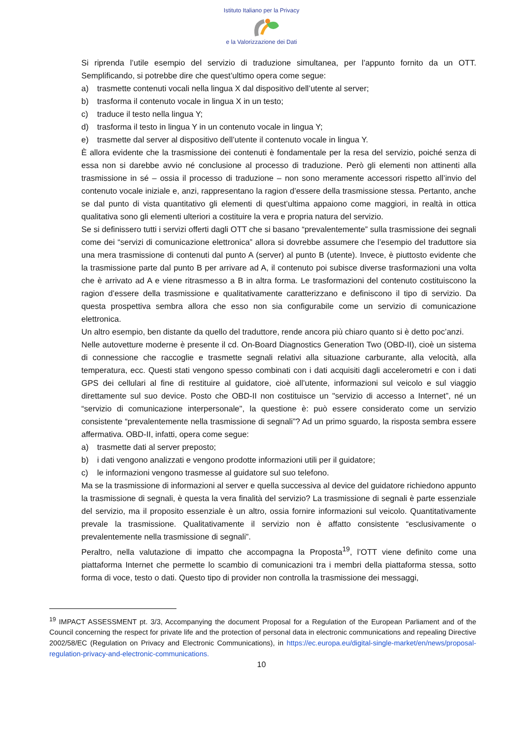Istituto Italiano per la Privacy
e la Valorizzazione dei Dati
Si riprenda l’utile esempio del servizio di traduzione simultanea, per l’appunto fornito da un OTT. Semplificando, si potrebbe dire che quest’ultimo opera come segue:
a) trasmette contenuti vocali nella lingua X dal dispositivo dell’utente al server;
b) trasforma il contenuto vocale in lingua X in un testo;
c) traduce il testo nella lingua Y;
d) trasforma il testo in lingua Y in un contenuto vocale in lingua Y;
e) trasmette dal server al dispositivo dell’utente il contenuto vocale in lingua Y.
È allora evidente che la trasmissione dei contenuti è fondamentale per la resa del servizio, poiché senza di essa non si darebbe avvio né conclusione al processo di traduzione. Però gli elementi non attinenti alla trasmissione in sé – ossia il processo di traduzione – non sono meramente accessori rispetto all’invio del contenuto vocale iniziale e, anzi, rappresentano la ragion d’essere della trasmissione stessa. Pertanto, anche se dal punto di vista quantitativo gli elementi di quest’ultima appaiono come maggiori, in realtà in ottica qualitativa sono gli elementi ulteriori a costituire la vera e propria natura del servizio.
Se si definissero tutti i servizi offerti dagli OTT che si basano “prevalentemente” sulla trasmissione dei segnali come dei “servizi di comunicazione elettronica” allora si dovrebbe assumere che l’esempio del traduttore sia una mera trasmissione di contenuti dal punto A (server) al punto B (utente). Invece, è piuttosto evidente che la trasmissione parte dal punto B per arrivare ad A, il contenuto poi subisce diverse trasformazioni una volta che è arrivato ad A e viene ritrasmesso a B in altra forma. Le trasformazioni del contenuto costituiscono la ragion d’essere della trasmissione e qualitativamente caratterizzano e definiscono il tipo di servizio. Da questa prospettiva sembra allora che esso non sia configurabile come un servizio di comunicazione elettronica.
Un altro esempio, ben distante da quello del traduttore, rende ancora più chiaro quanto si è detto poc’anzi.
Nelle autovetture moderne è presente il cd. On-Board Diagnostics Generation Two (OBD-II), cioè un sistema di connessione che raccoglie e trasmette segnali relativi alla situazione carburante, alla velocità, alla temperatura, ecc. Questi stati vengono spesso combinati con i dati acquisiti dagli accelerometri e con i dati GPS dei cellulari al fine di restituire al guidatore, cioè all’utente, informazioni sul veicolo e sul viaggio direttamente sul suo device. Posto che OBD-II non costituisce un "servizio di accesso a Internet”, né un “servizio di comunicazione interpersonale", la questione è: può essere considerato come un servizio consistente “prevalentemente nella trasmissione di segnali”? Ad un primo sguardo, la risposta sembra essere affermativa. OBD-II, infatti, opera come segue:
a) trasmette dati al server preposto;
b) i dati vengono analizzati e vengono prodotte informazioni utili per il guidatore;
c) le informazioni vengono trasmesse al guidatore sul suo telefono.
Ma se la trasmissione di informazioni al server e quella successiva al device del guidatore richiedono appunto la trasmissione di segnali, è questa la vera finalità del servizio? La trasmissione di segnali è parte essenziale del servizio, ma il proposito essenziale è un altro, ossia fornire informazioni sul veicolo. Quantitativamente prevale la trasmissione. Qualitativamente il servizio non è affatto consistente “esclusivamente o prevalentemente nella trasmissione di segnali”.
Peraltro, nella valutazione di impatto che accompagna la Proposta<sup>19</sup>, l’OTT viene definito come una piattaforma Internet che permette lo scambio di comunicazioni tra i membri della piattaforma stessa, sotto forma di voce, testo o dati. Questo tipo di provider non controlla la trasmissione dei messaggi,
<sup>19</sup> IMPACT ASSESSMENT pt. 3/3, Accompanying the document Proposal for a Regulation of the European Parliament and of the Council concerning the respect for private life and the protection of personal data in electronic communications and repealing Directive 2002/58/EC (Regulation on Privacy and Electronic Communications), in https://ec.europa.eu/digital-single-market/en/news/proposal-regulation-privacy-and-electronic-communications.
10